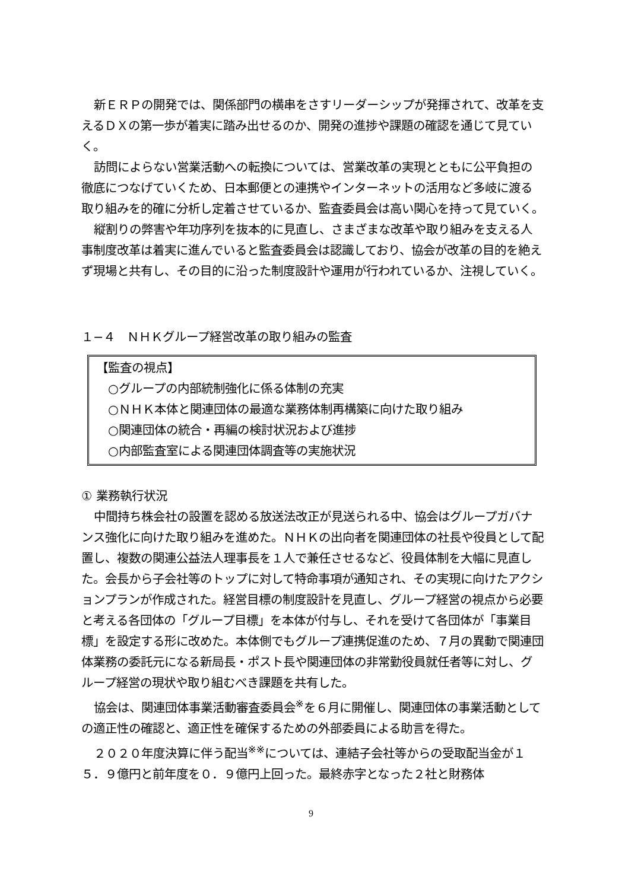新ＥＲＰの開発では、関係部門の横串をさすリーダーシップが発揮されて、改革を支えるＤＸの第一歩が着実に踏み出せるのか、開発の進捗や課題の確認を通じて見ていく。
訪問によらない営業活動への転換については、営業改革の実現とともに公平負担の徹底につなげていくため、日本郵便との連携やインターネットの活用など多岐に渡る取り組みを的確に分析し定着させているか、監査委員会は高い関心を持って見ていく。
縦割りの弊害や年功序列を抜本的に見直し、さまざまな改革や取り組みを支える人事制度改革は着実に進んでいると監査委員会は認識しており、協会が改革の目的を絶えず現場と共有し、その目的に沿った制度設計や運用が行われているか、注視していく。
１−４　ＮＨＫグループ経営改革の取り組みの監査
【監査の視点】
　○グループの内部統制強化に係る体制の充実
　○ＮＨＫ本体と関連団体の最適な業務体制再構築に向けた取り組み
　○関連団体の統合・再編の検討状況および進捗
　○内部監査室による関連団体調査等の実施状況
① 業務執行状況
中間持ち株会社の設置を認める放送法改正が見送られる中、協会はグループガバナンス強化に向けた取り組みを進めた。ＮＨＫの出向者を関連団体の社長や役員として配置し、複数の関連公益法人理事長を１人で兼任させるなど、役員体制を大幅に見直した。会長から子会社等のトップに対して特命事項が通知され、その実現に向けたアクションプランが作成された。経営目標の制度設計を見直し、グループ経営の視点から必要と考える各団体の「グループ目標」を本体が付与し、それを受けて各団体が「事業目標」を設定する形に改めた。本体側でもグループ連携促進のため、７月の異動で関連団体業務の委託元になる新局長・ポスト長や関連団体の非常勤役員就任者等に対し、グループ経営の現状や取り組むべき課題を共有した。
協会は、関連団体事業活動審査委員会<sup>※</sup>を６月に開催し、関連団体の事業活動としての適正性の確認と、適正性を確保するための外部委員による助言を得た。
２０２０年度決算に伴う配当<sup>※※</sup>については、連結子会社等からの受取配当金が１５．９億円と前年度を０．９億円上回った。最終赤字となった２社と財務体
9